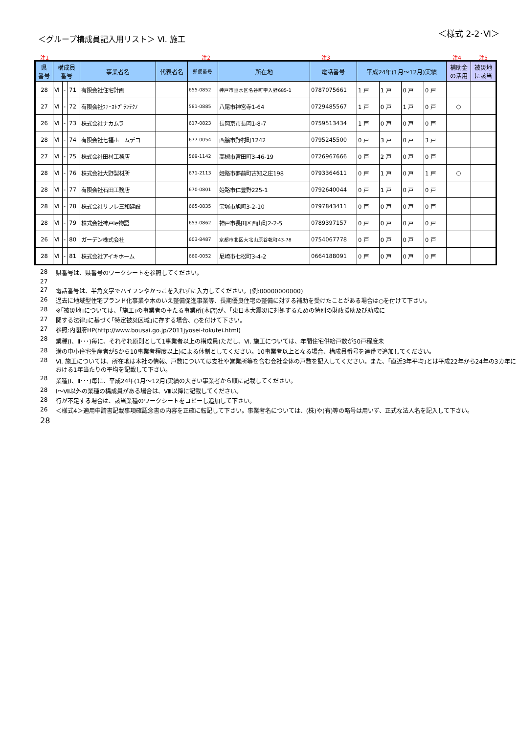＜グループ構成員記入用リスト＞ Ⅵ. 施工
＜様式 2-2･Ⅵ＞
注1 注2 注3 注4 注5
| 県 番号 | 構成員 番号 | | | 事業者名 | 代表者名 | 郵便番号 | 所在地 | 電話番号 | 平成24年(1月～12月)実績 | | | | 補助金 の活用 | 被災地 に該当 |
| --- | --- | --- | --- | --- | --- | --- | --- | --- | --- | --- | --- | --- | --- | --- |
| 28 | Ⅵ | - | 71 | 有限会社住宅計画 | | 655-0852 | 神戸市垂水区名谷町字入野685-1 | 0787075661 | 1 戸 | 1 戸 | 0 戸 | 0 戸 | | |
| 27 | Ⅵ | - | 72 | 有限会社ﾌｧｰｽﾄﾌﾟﾗﾝﾃｸﾉ | | 581-0885 | 八尾市神宮寺1-64 | 0729485567 | 1 戸 | 0 戸 | 1 戸 | 0 戸 | ○ | |
| 26 | Ⅵ | - | 73 | 株式会社ナカムラ | | 617-0823 | 長岡京市長岡1-8-7 | 0759513434 | 1 戸 | 0 戸 | 0 戸 | 0 戸 | | |
| 28 | Ⅵ | - | 74 | 有限会社七福ホームデコ | | 677-0054 | 西脇市野村町1242 | 0795245500 | 0 戸 | 3 戸 | 0 戸 | 3 戸 | | |
| 27 | Ⅵ | - | 75 | 株式会社田村工務店 | | 569-1142 | 高槻市宮田町3-46-19 | 0726967666 | 0 戸 | 2 戸 | 0 戸 | 0 戸 | | |
| 28 | Ⅵ | - | 76 | 株式会社大野製材所 | | 671-2113 | 姫路市夢前町古知之庄198 | 0793364611 | 0 戸 | 1 戸 | 0 戸 | 1 戸 | ○ | |
| 28 | Ⅵ | - | 77 | 有限会社石田工務店 | | 670-0801 | 姫路市仁豊野225-1 | 0792640044 | 0 戸 | 1 戸 | 0 戸 | 0 戸 | | |
| 28 | Ⅵ | - | 78 | 株式会社リフレ三和建設 | | 665-0835 | 宝塚市旭町3-2-10 | 0797843411 | 0 戸 | 0 戸 | 0 戸 | 0 戸 | | |
| 28 | Ⅵ | - | 79 | 株式会社神戸ie物語 | | 653-0862 | 神戸市長田区西山町2-2-5 | 0789397157 | 0 戸 | 0 戸 | 0 戸 | 0 戸 | | |
| 26 | Ⅵ | - | 80 | ガーデン株式会社 | | 603-8487 | 京都市北区大北山原谷乾町43-78 | 0754067778 | 0 戸 | 0 戸 | 0 戸 | 0 戸 | | |
| 28 | Ⅵ | - | 81 | 株式会社アイキホーム | | 660-0052 | 尼崎市七松町3-4-2 | 0664188091 | 0 戸 | 0 戸 | 0 戸 | 0 戸 | | |
28 県番号は、県番号のワークシートを参照してください。
27
27 電話番号は、半角文字でハイフンやかっこを入れずに入力してください。(例:00000000000)
26 過去に地域型住宅ブランド化事業や木のいえ整備促進事業等、長期優良住宅の整備に対する補助を受けたことがある場合は○を付けて下さい。
28 ※｢被災地｣については、｢施工｣の事業者の主たる事業所(本店)が、｢東日本大震災に対処するための特別の財政援助及び助成に
27 関する法律｣に基づく｢特定被災区域｣に存する場合、○を付けて下さい。
27 参照:内閣府HP(http://www.bousai.go.jp/2011jyosei-tokutei.html)
28 業種(Ⅰ、Ⅱ･･･)毎に、それぞれ原則として1事業者以上の構成員(ただし、Ⅵ. 施工については、年間住宅供給戸数が50戸程度未
28 満の中小住宅生産者が5から10事業者程度以上)による体制としてください。10事業者以上となる場合、構成員番号を連番で追加してください。
28 Ⅵ. 施工については、所在地は本社の情報、戸数については支社や営業所等を含む会社全体の戸数を記入してください。また、｢直近3年平均｣とは平成22年から24年の3カ年における1年当たりの平均を記載して下さい。
28 業種(Ⅰ、Ⅱ･･･)毎に、平成24年(1月～12月)実績の大きい事業者から順に記載してください。
28 Ⅰ～Ⅶ以外の業種の構成員がある場合は、Ⅷ以降に記載してください。
28 行が不足する場合は、該当業種のワークシートをコピーし追加して下さい。
26 ＜様式4＞適用申請書記載事項確認念書の内容を正確に転記して下さい。事業者名については、(株)や(有)等の略号は用いず、正式な法人名を記入して下さい。
28